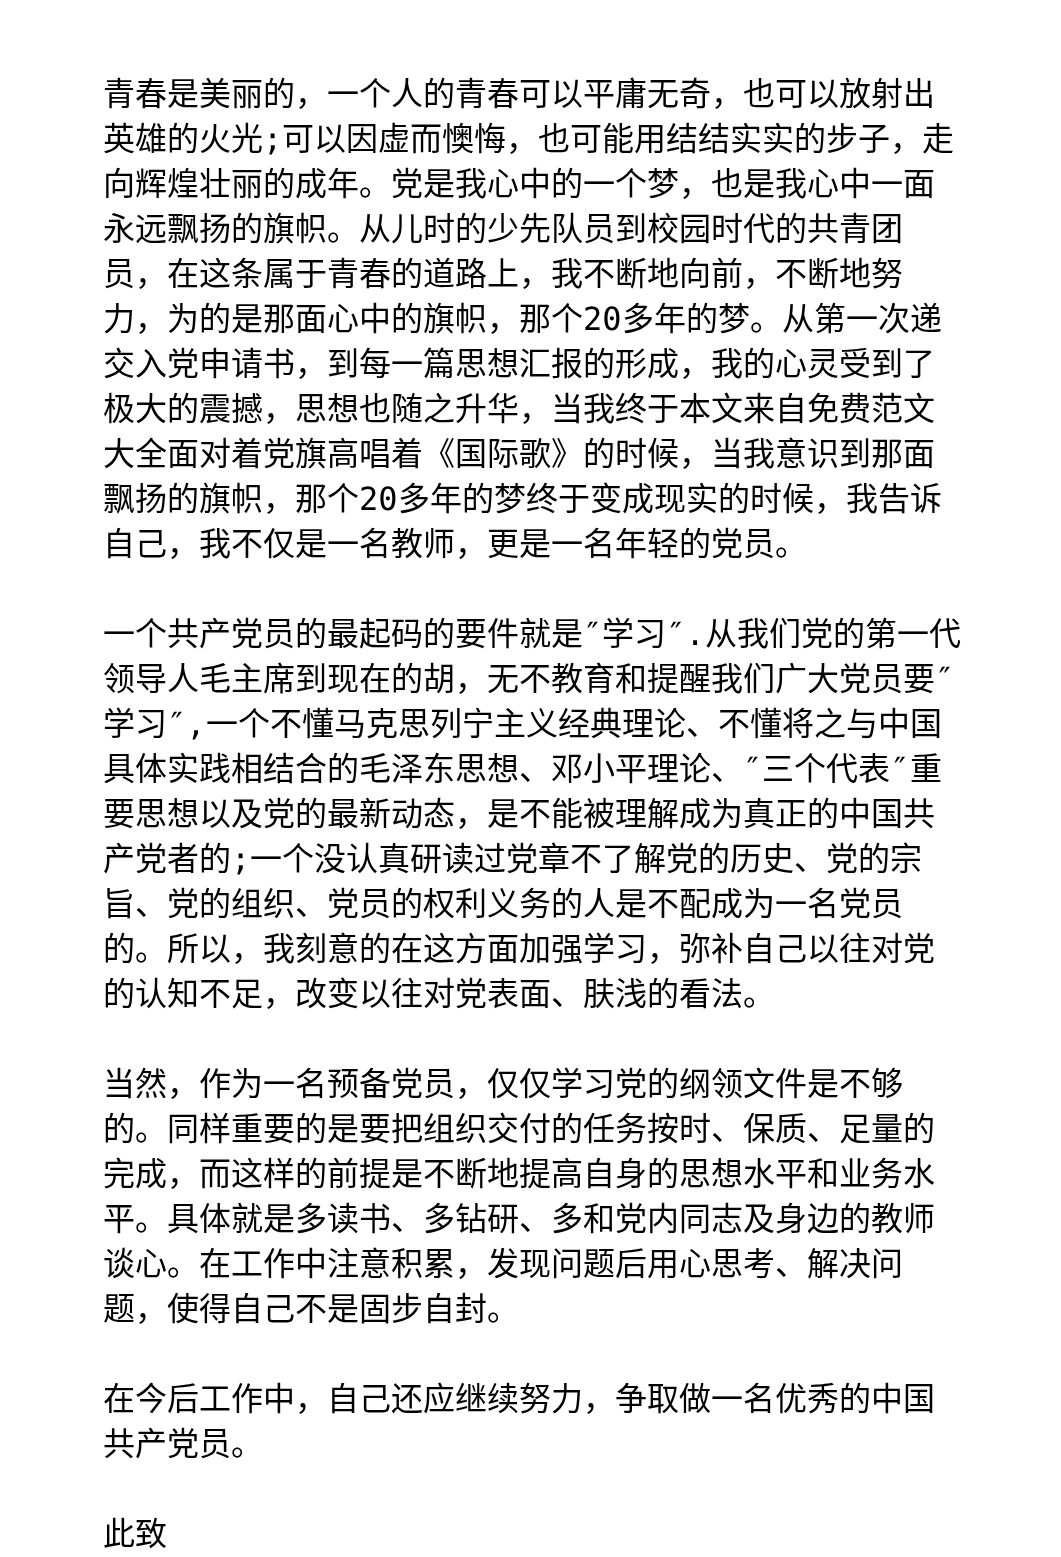青春是美丽的，一个人的青春可以平庸无奇，也可以放射出英雄的火光;可以因虚而懊悔，也可能用结结实实的步子，走向辉煌壮丽的成年。党是我心中的一个梦，也是我心中一面永远飘扬的旗帜。从儿时的少先队员到校园时代的共青团员，在这条属于青春的道路上，我不断地向前，不断地努力，为的是那面心中的旗帜，那个20多年的梦。从第一次递交入党申请书，到每一篇思想汇报的形成，我的心灵受到了极大的震撼，思想也随之升华，当我终于本文来自免费范文大全面对着党旗高唱着《国际歌》的时候，当我意识到那面飘扬的旗帜，那个20多年的梦终于变成现实的时候，我告诉自己，我不仅是一名教师，更是一名年轻的党员。
一个共产党员的最起码的要件就是″学习″.从我们党的第一代领导人毛主席到现在的胡，无不教育和提醒我们广大党员要″学习″,一个不懂马克思列宁主义经典理论、不懂将之与中国具体实践相结合的毛泽东思想、邓小平理论、″三个代表″重要思想以及党的最新动态，是不能被理解成为真正的中国共产党者的;一个没认真研读过党章不了解党的历史、党的宗旨、党的组织、党员的权利义务的人是不配成为一名党员的。所以，我刻意的在这方面加强学习，弥补自己以往对党的认知不足，改变以往对党表面、肤浅的看法。
当然，作为一名预备党员，仅仅学习党的纲领文件是不够的。同样重要的是要把组织交付的任务按时、保质、足量的完成，而这样的前提是不断地提高自身的思想水平和业务水平。具体就是多读书、多钻研、多和党内同志及身边的教师谈心。在工作中注意积累，发现问题后用心思考、解决问题，使得自己不是固步自封。
在今后工作中，自己还应继续努力，争取做一名优秀的中国共产党员。
此致